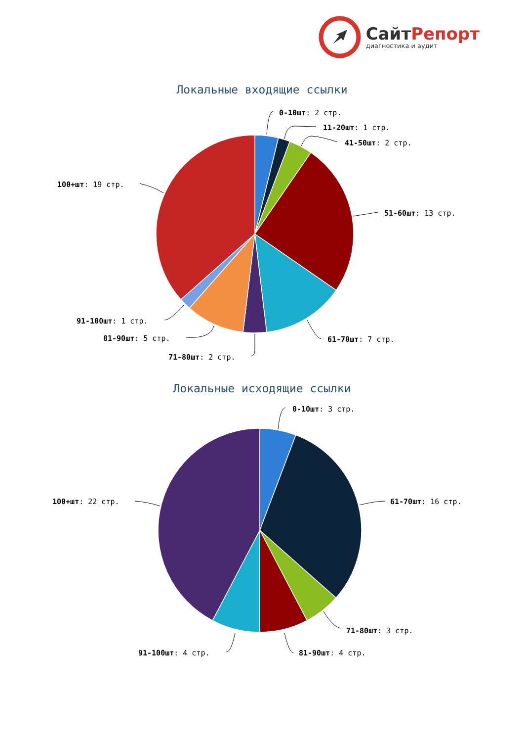СайтРепорт
диагностика и аудит
Локальные входящие ссылки
0-10шт: 2 стр.
11-20шт: 1 стр.
41-50шт: 2 стр.
51-60шт: 13 стр.
61-70шт: 7 стр.
71-80шт: 2 стр.
81-90шт: 5 стр.
91-100шт: 1 стр.
100+шт: 19 стр.
Локальные исходящие ссылки
0-10шт: 3 стр.
61-70шт: 16 стр.
71-80шт: 3 стр.
81-90шт: 4 стр.
91-100шт: 4 стр.
100+шт: 22 стр.